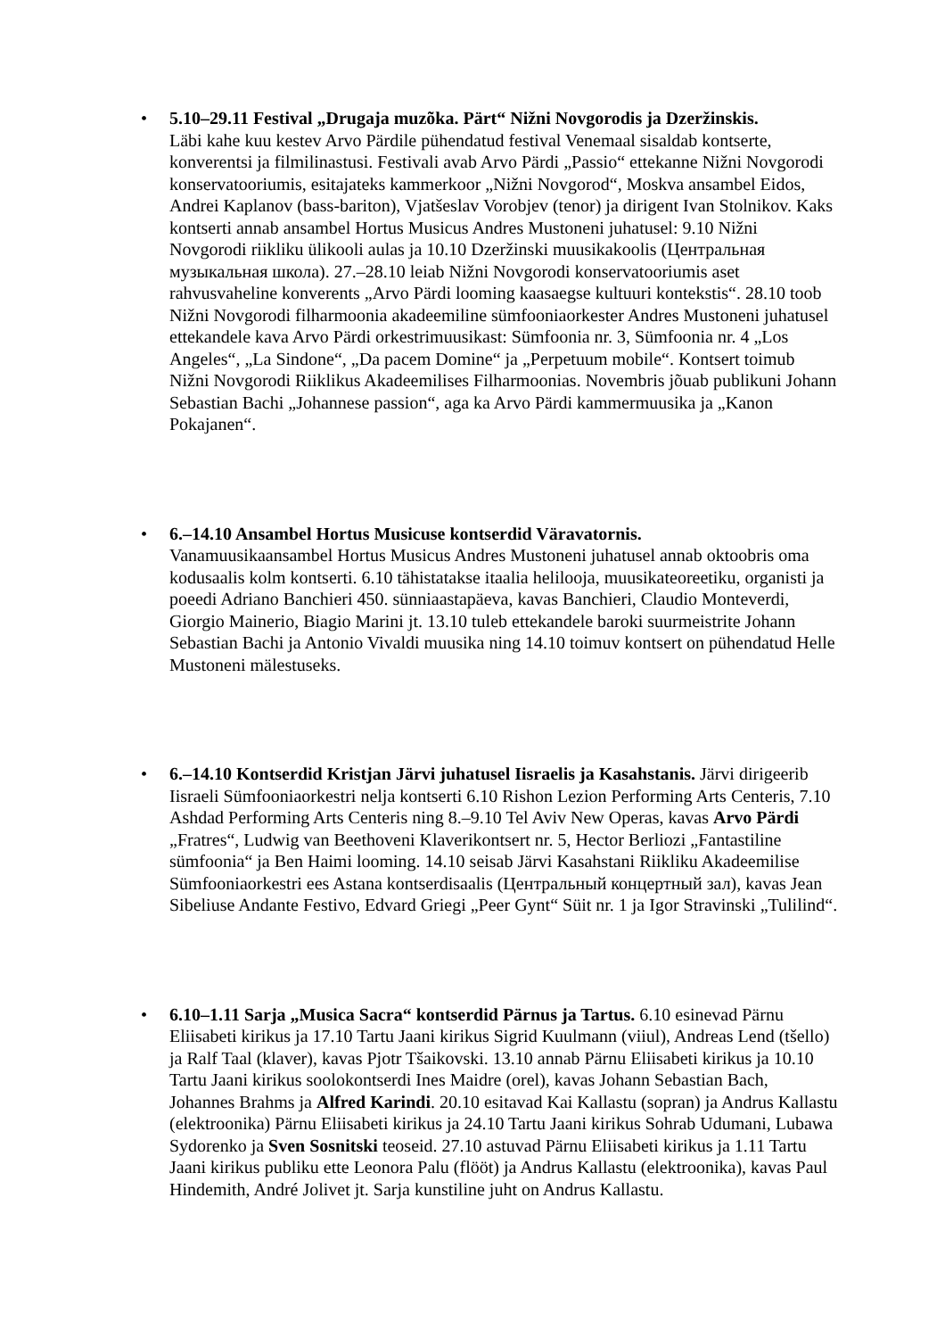• 5.10–29.11 Festival „Drugaja muzõka. Pärt“ Nižni Novgorodis ja Dzeržinskis.
Läbi kahe kuu kestev Arvo Pärdile pühendatud festival Venemaal sisaldab kontserte, konverentsi ja filmilinastusi. Festivali avab Arvo Pärdi „Passio“ ettekanne Nižni Novgorodi konservatooriumis, esitajateks kammerkoor „Nižni Novgorod“, Moskva ansambel Eidos, Andrei Kaplanov (bass-bariton), Vjatšeslav Vorobjev (tenor) ja dirigent Ivan Stolnikov. Kaks kontserti annab ansambel Hortus Musicus Andres Mustoneni juhatusel: 9.10 Nižni Novgorodi riikliku ülikooli aulas ja 10.10 Dzeržinski muusikakoolis (Центральная музыкальная школа). 27.–28.10 leiab Nižni Novgorodi konservatooriumis aset rahvusvaheline konverents „Arvo Pärdi looming kaasaegse kultuuri kontekstis“. 28.10 toob Nižni Novgorodi filharmoonia akadeemiline sümfooniaorkester Andres Mustoneni juhatusel ettekandele kava Arvo Pärdi orkestrimuusikast: Sümfoonia nr. 3, Sümfoonia nr. 4 „Los Angeles“, „La Sindone“, „Da pacem Domine“ ja „Perpetuum mobile“. Kontsert toimub Nižni Novgorodi Riiklikus Akadeemilises Filharmoonias. Novembris jõuab publikuni Johann Sebastian Bachi „Johannese passion“, aga ka Arvo Pärdi kammermuusika ja „Kanon Pokajanen“.
• 6.–14.10 Ansambel Hortus Musicuse kontserdid Väravatornis.
Vanamuusikaansambel Hortus Musicus Andres Mustoneni juhatusel annab oktoobris oma kodusaalis kolm kontserti. 6.10 tähistatakse itaalia helilooja, muusikateoreetiku, organisti ja poeedi Adriano Banchieri 450. sünniaastapäeva, kavas Banchieri, Claudio Monteverdi, Giorgio Mainerio, Biagio Marini jt. 13.10 tuleb ettekandele baroki suurmeistrite Johann Sebastian Bachi ja Antonio Vivaldi muusika ning 14.10 toimuv kontsert on pühendatud Helle Mustoneni mälestuseks.
• 6.–14.10 Kontserdid Kristjan Järvi juhatusel Iisraelis ja Kasahstanis. Järvi dirigeerib Iisraeli Sümfooniaorkestri nelja kontserti 6.10 Rishon Lezion Performing Arts Centeris, 7.10 Ashdad Performing Arts Centeris ning 8.–9.10 Tel Aviv New Operas, kavas Arvo Pärdi „Fratres“, Ludwig van Beethoveni Klaverikontsert nr. 5, Hector Berliozi „Fantastiline sümfoonia“ ja Ben Haimi looming. 14.10 seisab Järvi Kasahstani Riikliku Akadeemilise Sümfooniaorkestri ees Astana kontserdisaalis (Центральный концертный зал), kavas Jean Sibeliuse Andante Festivo, Edvard Griegi „Peer Gynt“ Süit nr. 1 ja Igor Stravinski „Tulilind“.
• 6.10–1.11 Sarja „Musica Sacra“ kontserdid Pärnus ja Tartus. 6.10 esinevad Pärnu Eliisabeti kirikus ja 17.10 Tartu Jaani kirikus Sigrid Kuulmann (viiul), Andreas Lend (tšello) ja Ralf Taal (klaver), kavas Pjotr Tšaikovski. 13.10 annab Pärnu Eliisabeti kirikus ja 10.10 Tartu Jaani kirikus soolokontserdi Ines Maidre (orel), kavas Johann Sebastian Bach, Johannes Brahms ja Alfred Karindi. 20.10 esitavad Kai Kallastu (sopran) ja Andrus Kallastu (elektroonika) Pärnu Eliisabeti kirikus ja 24.10 Tartu Jaani kirikus Sohrab Udumani, Lubawa Sydorenko ja Sven Sosnitski teoseid. 27.10 astuvad Pärnu Eliisabeti kirikus ja 1.11 Tartu Jaani kirikus publiku ette Leonora Palu (flööt) ja Andrus Kallastu (elektroonika), kavas Paul Hindemith, André Jolivet jt. Sarja kunstiline juht on Andrus Kallastu.